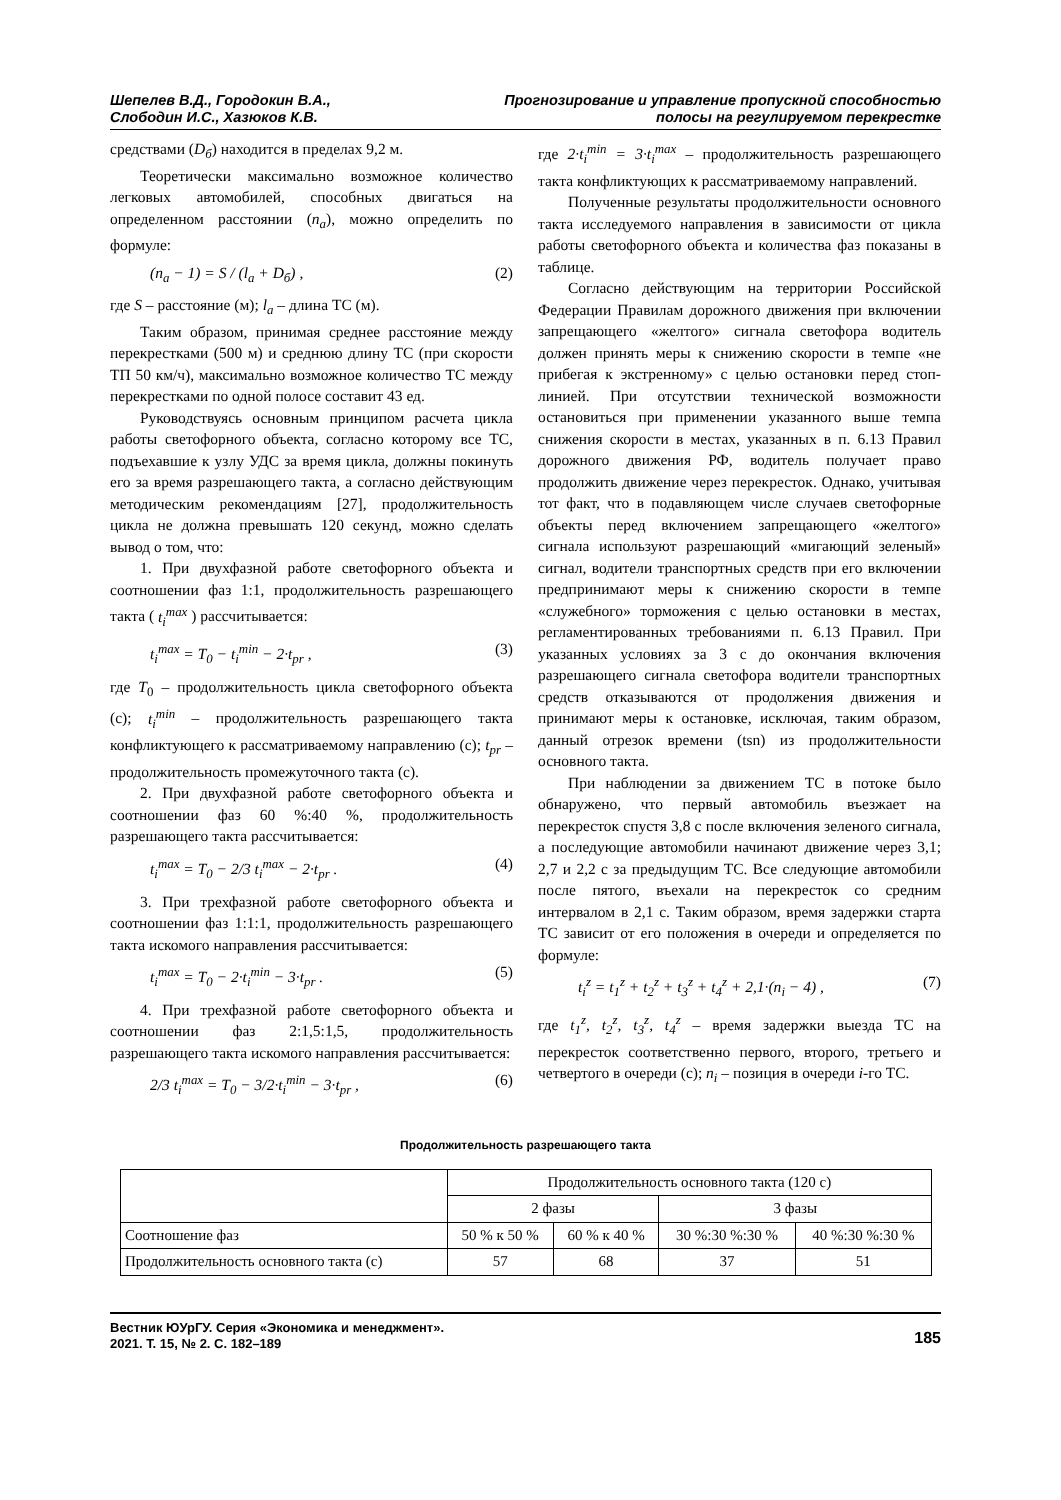Шепелев В.Д., Городокин В.А.,
Слободин И.С., Хазюков К.В.
Прогнозирование и управление пропускной способностью
полосы на регулируемом перекрестке
средствами (D<sub>б</sub>) находится в пределах 9,2 м.
Теоретически максимально возможное количество легковых автомобилей, способных двигаться на определенном расстоянии (n<sub>a</sub>), можно определить по формуле:
(n<sub>a</sub> − 1) = S / (l<sub>a</sub> + D<sub>б</sub>) , (2)
где S – расстояние (м); l<sub>a</sub> – длина ТС (м).
Таким образом, принимая среднее расстояние между перекрестками (500 м) и среднюю длину ТС (при скорости ТП 50 км/ч), максимально возможное количество ТС между перекрестками по одной полосе составит 43 ед.
Руководствуясь основным принципом расчета цикла работы светофорного объекта, согласно которому все ТС, подъехавшие к узлу УДС за время цикла, должны покинуть его за время разрешающего такта, а согласно действующим методическим рекомендациям [27], продолжительность цикла не должна превышать 120 секунд, можно сделать вывод о том, что:
1. При двухфазной работе светофорного объекта и соотношении фаз 1:1, продолжительность разрешающего такта ( t<sub>i</sub><sup>max</sup> ) рассчитывается:
t<sub>i</sub><sup>max</sup> = T<sub>0</sub> − t<sub>i</sub><sup>min</sup> − 2·t<sub>pr</sub> , (3)
где T<sub>0</sub> – продолжительность цикла светофорного объекта (с); t<sub>i</sub><sup>min</sup> – продолжительность разрешающего такта конфликтующего к рассматриваемому направлению (с); t<sub>pr</sub> – продолжительность промежуточного такта (с).
2. При двухфазной работе светофорного объекта и соотношении фаз 60 %:40 %, продолжительность разрешающего такта рассчитывается:
t<sub>i</sub><sup>max</sup> = T<sub>0</sub> − 2/3 t<sub>i</sub><sup>max</sup> − 2·t<sub>pr</sub> . (4)
3. При трехфазной работе светофорного объекта и соотношении фаз 1:1:1, продолжительность разрешающего такта искомого направления рассчитывается:
t<sub>i</sub><sup>max</sup> = T<sub>0</sub> − 2·t<sub>i</sub><sup>min</sup> − 3·t<sub>pr</sub> . (5)
4. При трехфазной работе светофорного объекта и соотношении фаз 2:1,5:1,5, продолжительность разрешающего такта искомого направления рассчитывается:
2/3 t<sub>i</sub><sup>max</sup> = T<sub>0</sub> − 3/2·t<sub>i</sub><sup>min</sup> − 3·t<sub>pr</sub> , (6)
где 2·t<sub>i</sub><sup>min</sup> = 3·t<sub>i</sub><sup>max</sup> – продолжительность разрешающего такта конфликтующих к рассматриваемому направлений.
Полученные результаты продолжительности основного такта исследуемого направления в зависимости от цикла работы светофорного объекта и количества фаз показаны в таблице.
Согласно действующим на территории Российской Федерации Правилам дорожного движения при включении запрещающего «желтого» сигнала светофора водитель должен принять меры к снижению скорости в темпе «не прибегая к экстренному» с целью остановки перед стоп-линией. При отсутствии технической возможности остановиться при применении указанного выше темпа снижения скорости в местах, указанных в п. 6.13 Правил дорожного движения РФ, водитель получает право продолжить движение через перекресток. Однако, учитывая тот факт, что в подавляющем числе случаев светофорные объекты перед включением запрещающего «желтого» сигнала используют разрешающий «мигающий зеленый» сигнал, водители транспортных средств при его включении предпринимают меры к снижению скорости в темпе «служебного» торможения с целью остановки в местах, регламентированных требованиями п. 6.13 Правил. При указанных условиях за 3 с до окончания включения разрешающего сигнала светофора водители транспортных средств отказываются от продолжения движения и принимают меры к остановке, исключая, таким образом, данный отрезок времени (tsn) из продолжительности основного такта.
При наблюдении за движением ТС в потоке было обнаружено, что первый автомобиль въезжает на перекресток спустя 3,8 с после включения зеленого сигнала, а последующие автомобили начинают движение через 3,1; 2,7 и 2,2 с за предыдущим ТС. Все следующие автомобили после пятого, въехали на перекресток со средним интервалом в 2,1 с. Таким образом, время задержки старта ТС зависит от его положения в очереди и определяется по формуле:
t<sub>i</sub><sup>z</sup> = t<sub>1</sub><sup>z</sup> + t<sub>2</sub><sup>z</sup> + t<sub>3</sub><sup>z</sup> + t<sub>4</sub><sup>z</sup> + 2,1·(n<sub>i</sub> − 4) , (7)
где t<sub>1</sub><sup>z</sup>, t<sub>2</sub><sup>z</sup>, t<sub>3</sub><sup>z</sup>, t<sub>4</sub><sup>z</sup> – время задержки выезда ТС на перекресток соответственно первого, второго, третьего и четвертого в очереди (с); n<sub>i</sub> – позиция в очереди i-го ТС.
Продолжительность разрешающего такта
| | Продолжительность основного такта (120 с) | | | |
| --- | --- | --- | --- | --- |
| | 2 фазы | | 3 фазы | |
| Соотношение фаз | 50 % к 50 % | 60 % к 40 % | 30 %:30 %:30 % | 40 %:30 %:30 % |
| Продолжительность основного такта (с) | 57 | 68 | 37 | 51 |
Вестник ЮУрГУ. Серия «Экономика и менеджмент».
2021. Т. 15, № 2. С. 182–189
185